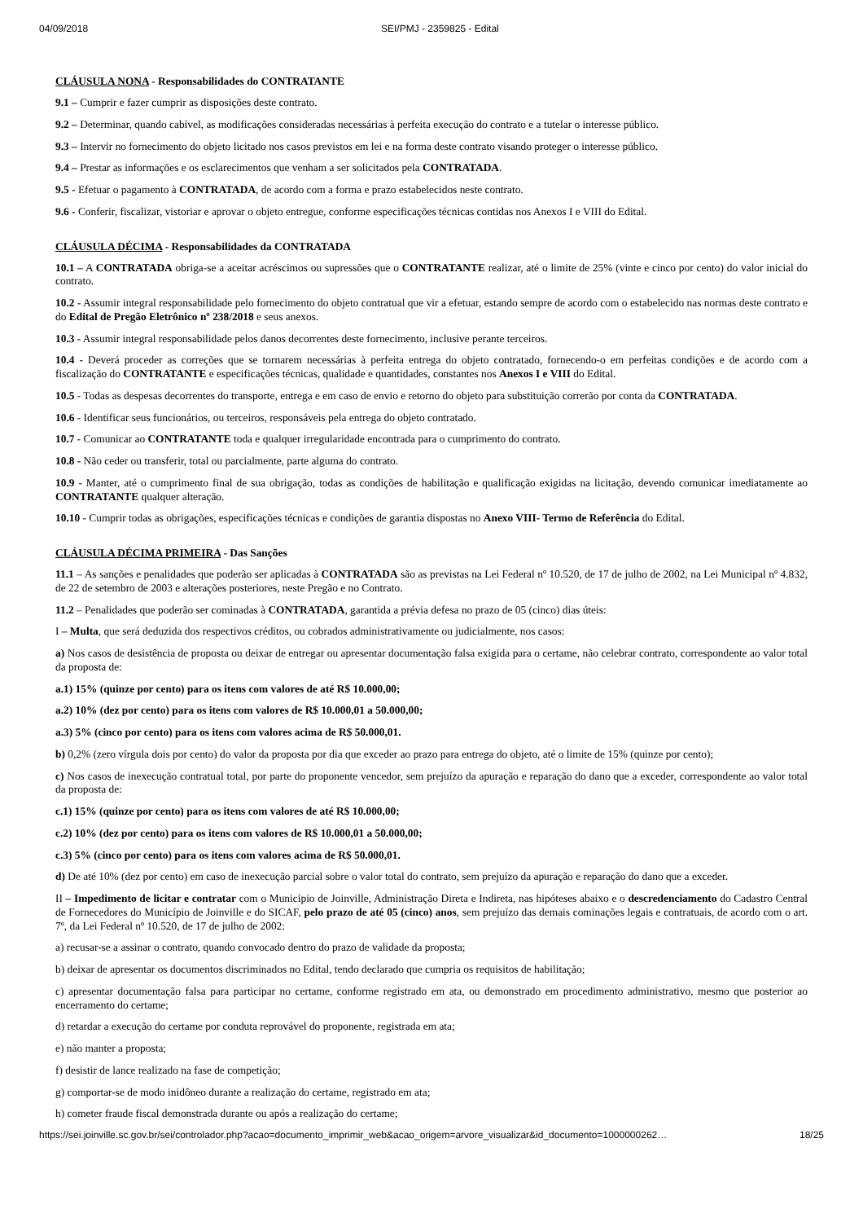04/09/2018 SEI/PMJ - 2359825 - Edital
CLÁUSULA NONA - Responsabilidades do CONTRATANTE
9.1 – Cumprir e fazer cumprir as disposições deste contrato.
9.2 – Determinar, quando cabível, as modificações consideradas necessárias à perfeita execução do contrato e a tutelar o interesse público.
9.3 – Intervir no fornecimento do objeto licitado nos casos previstos em lei e na forma deste contrato visando proteger o interesse público.
9.4 – Prestar as informações e os esclarecimentos que venham a ser solicitados pela CONTRATADA.
9.5 - Efetuar o pagamento à CONTRATADA, de acordo com a forma e prazo estabelecidos neste contrato.
9.6 - Conferir, fiscalizar, vistoriar e aprovar o objeto entregue, conforme especificações técnicas contidas nos Anexos I e VIII do Edital.
CLÁUSULA DÉCIMA - Responsabilidades da CONTRATADA
10.1 – A CONTRATADA obriga-se a aceitar acréscimos ou supressões que o CONTRATANTE realizar, até o limite de 25% (vinte e cinco por cento) do valor inicial do contrato.
10.2 - Assumir integral responsabilidade pelo fornecimento do objeto contratual que vir a efetuar, estando sempre de acordo com o estabelecido nas normas deste contrato e do Edital de Pregão Eletrônico nº 238/2018 e seus anexos.
10.3 - Assumir integral responsabilidade pelos danos decorrentes deste fornecimento, inclusive perante terceiros.
10.4 - Deverá proceder as correções que se tornarem necessárias à perfeita entrega do objeto contratado, fornecendo-o em perfeitas condições e de acordo com a fiscalização do CONTRATANTE e especificações técnicas, qualidade e quantidades, constantes nos Anexos I e VIII do Edital.
10.5 - Todas as despesas decorrentes do transporte, entrega e em caso de envio e retorno do objeto para substituição correrão por conta da CONTRATADA.
10.6 - Identificar seus funcionários, ou terceiros, responsáveis pela entrega do objeto contratado.
10.7 - Comunicar ao CONTRATANTE toda e qualquer irregularidade encontrada para o cumprimento do contrato.
10.8 - Não ceder ou transferir, total ou parcialmente, parte alguma do contrato.
10.9 - Manter, até o cumprimento final de sua obrigação, todas as condições de habilitação e qualificação exigidas na licitação, devendo comunicar imediatamente ao CONTRATANTE qualquer alteração.
10.10 - Cumprir todas as obrigações, especificações técnicas e condições de garantia dispostas no Anexo VIII- Termo de Referência do Edital.
CLÁUSULA DÉCIMA PRIMEIRA - Das Sanções
11.1 – As sanções e penalidades que poderão ser aplicadas à CONTRATADA são as previstas na Lei Federal nº 10.520, de 17 de julho de 2002, na Lei Municipal nº 4.832, de 22 de setembro de 2003 e alterações posteriores, neste Pregão e no Contrato.
11.2 – Penalidades que poderão ser cominadas à CONTRATADA, garantida a prévia defesa no prazo de 05 (cinco) dias úteis:
I – Multa, que será deduzida dos respectivos créditos, ou cobrados administrativamente ou judicialmente, nos casos:
a) Nos casos de desistência de proposta ou deixar de entregar ou apresentar documentação falsa exigida para o certame, não celebrar contrato, correspondente ao valor total da proposta de:
a.1) 15% (quinze por cento) para os itens com valores de até R$ 10.000,00;
a.2) 10% (dez por cento) para os itens com valores de R$ 10.000,01 a 50.000,00;
a.3) 5% (cinco por cento) para os itens com valores acima de R$ 50.000,01.
b) 0,2% (zero vírgula dois por cento) do valor da proposta por dia que exceder ao prazo para entrega do objeto, até o limite de 15% (quinze por cento);
c) Nos casos de inexecução contratual total, por parte do proponente vencedor, sem prejuízo da apuração e reparação do dano que a exceder, correspondente ao valor total da proposta de:
c.1) 15% (quinze por cento) para os itens com valores de até R$ 10.000,00;
c.2) 10% (dez por cento) para os itens com valores de R$ 10.000,01 a 50.000,00;
c.3) 5% (cinco por cento) para os itens com valores acima de R$ 50.000,01.
d) De até 10% (dez por cento) em caso de inexecução parcial sobre o valor total do contrato, sem prejuízo da apuração e reparação do dano que a exceder.
II – Impedimento de licitar e contratar com o Município de Joinville, Administração Direta e Indireta, nas hipóteses abaixo e o descredenciamento do Cadastro Central de Fornecedores do Município de Joinville e do SICAF, pelo prazo de até 05 (cinco) anos, sem prejuízo das demais cominações legais e contratuais, de acordo com o art. 7º, da Lei Federal nº 10.520, de 17 de julho de 2002:
a) recusar-se a assinar o contrato, quando convocado dentro do prazo de validade da proposta;
b) deixar de apresentar os documentos discriminados no Edital, tendo declarado que cumpria os requisitos de habilitação;
c) apresentar documentação falsa para participar no certame, conforme registrado em ata, ou demonstrado em procedimento administrativo, mesmo que posterior ao encerramento do certame;
d) retardar a execução do certame por conduta reprovável do proponente, registrada em ata;
e) não manter a proposta;
f) desistir de lance realizado na fase de competição;
g) comportar-se de modo inidôneo durante a realização do certame, registrado em ata;
h) cometer fraude fiscal demonstrada durante ou após a realização do certame;
https://sei.joinville.sc.gov.br/sei/controlador.php?acao=documento_imprimir_web&acao_origem=arvore_visualizar&id_documento=1000000262… 18/25